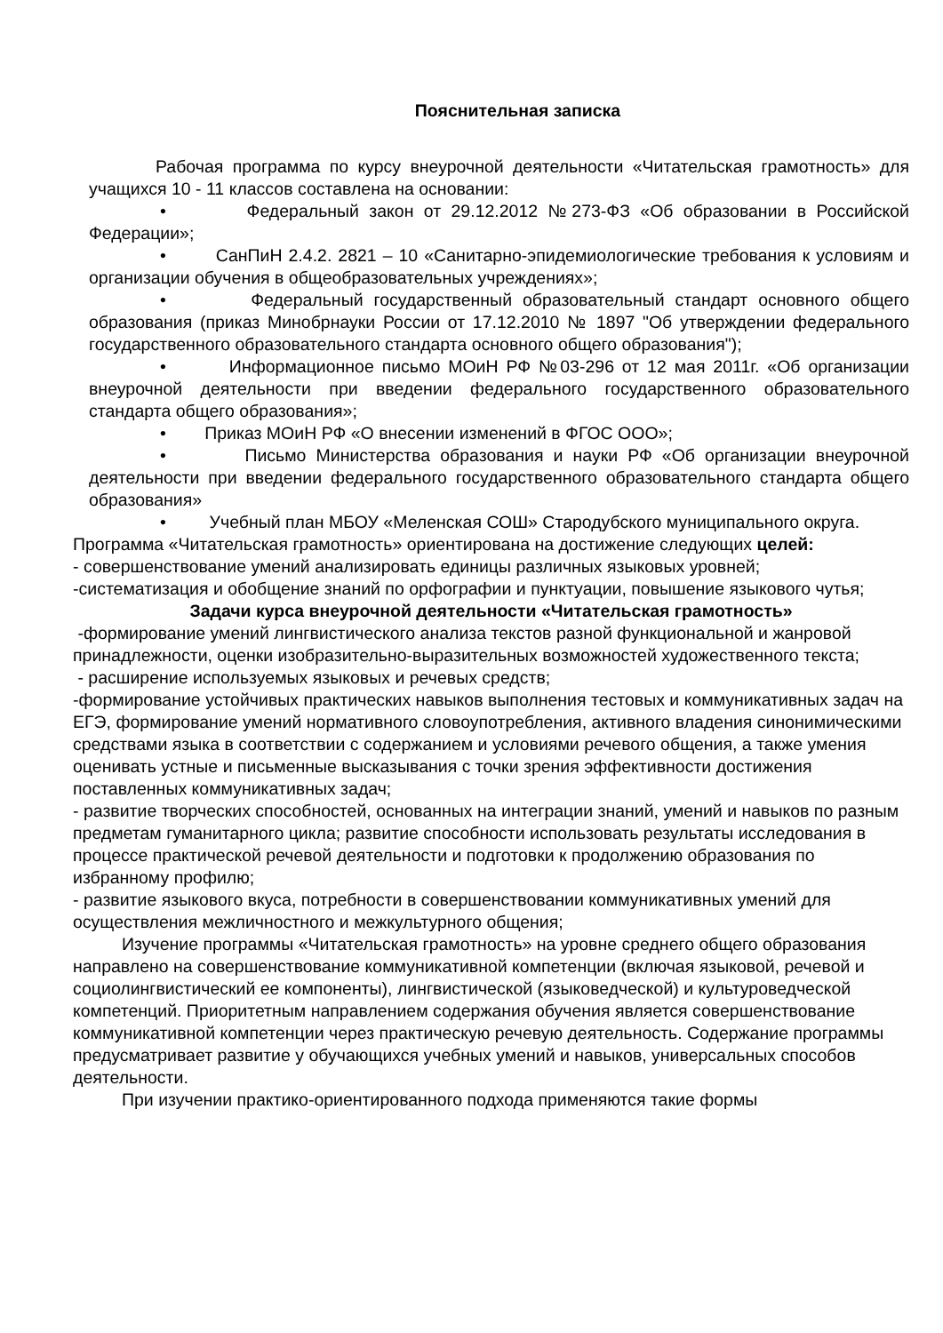Пояснительная записка
Рабочая программа по курсу внеурочной деятельности «Читательская грамотность» для учащихся 10 - 11 классов составлена на основании:
• Федеральный закон от 29.12.2012 №273-ФЗ «Об образовании в Российской Федерации»;
• СанПиН 2.4.2. 2821 – 10 «Санитарно-эпидемиологические требования к условиям и организации обучения в общеобразовательных учреждениях»;
• Федеральный государственный образовательный стандарт основного общего образования (приказ Минобрнауки России от 17.12.2010 № 1897 "Об утверждении федерального государственного образовательного стандарта основного общего образования");
• Информационное письмо МОиН РФ №03-296 от 12 мая 2011г. «Об организации внеурочной деятельности при введении федерального государственного образовательного стандарта общего образования»;
• Приказ МОиН РФ «О внесении изменений в ФГОС ООО»;
• Письмо Министерства образования и науки РФ «Об организации внеурочной деятельности при введении федерального государственного образовательного стандарта общего образования»
• Учебный план МБОУ «Меленская СОШ» Стародубского муниципального округа.
Программа «Читательская грамотность» ориентирована на достижение следующих целей:
- совершенствование умений анализировать единицы различных языковых уровней;
-систематизация и обобщение знаний по орфографии и пунктуации, повышение языкового чутья;
Задачи курса внеурочной деятельности «Читательская грамотность»
-формирование умений лингвистического анализа текстов разной функциональной и жанровой принадлежности, оценки изобразительно-выразительных возможностей художественного текста;
- расширение используемых языковых и речевых средств;
-формирование устойчивых практических навыков выполнения тестовых и коммуникативных задач на ЕГЭ, формирование умений нормативного словоупотребления, активного владения синонимическими средствами языка в соответствии с содержанием и условиями речевого общения, а также умения оценивать устные и письменные высказывания с точки зрения эффективности достижения поставленных коммуникативных задач;
- развитие творческих способностей, основанных на интеграции знаний, умений и навыков по разным предметам гуманитарного цикла; развитие способности использовать результаты исследования в процессе практической речевой деятельности и подготовки к продолжению образования по избранному профилю;
- развитие языкового вкуса, потребности в совершенствовании коммуникативных умений для осуществления межличностного и межкультурного общения;
Изучение программы «Читательская грамотность» на уровне среднего общего образования направлено на совершенствование коммуникативной компетенции (включая языковой, речевой и социолингвистический ее компоненты), лингвистической (языковедческой) и культуроведческой компетенций. Приоритетным направлением содержания обучения является совершенствование коммуникативной компетенции через практическую речевую деятельность. Содержание программы предусматривает развитие у обучающихся учебных умений и навыков, универсальных способов деятельности.
При изучении практико-ориентированного подхода применяются такие формы